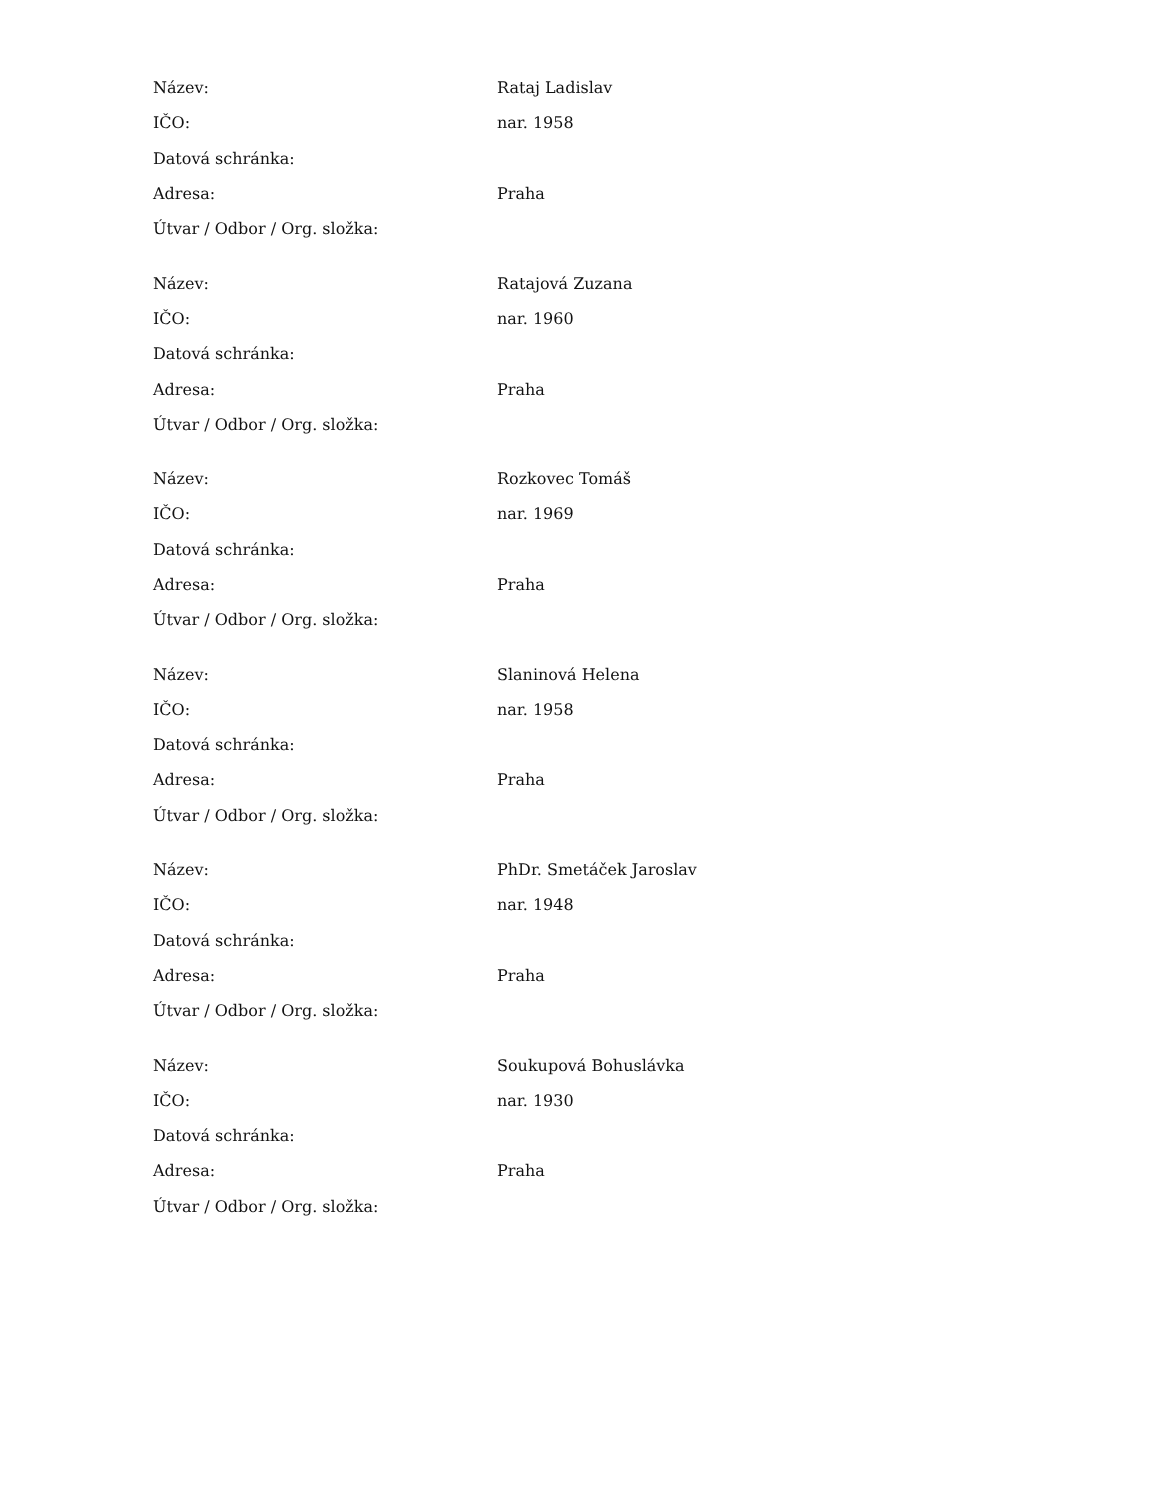| Název: | Rataj Ladislav |
| IČO: | nar. 1958 |
| Datová schránka: | |
| Adresa: | Praha |
| Útvar / Odbor / Org. složka: | |
| Název: | Ratajová Zuzana |
| IČO: | nar. 1960 |
| Datová schránka: | |
| Adresa: | Praha |
| Útvar / Odbor / Org. složka: | |
| Název: | Rozkovec Tomáš |
| IČO: | nar. 1969 |
| Datová schránka: | |
| Adresa: | Praha |
| Útvar / Odbor / Org. složka: | |
| Název: | Slaninová Helena |
| IČO: | nar. 1958 |
| Datová schránka: | |
| Adresa: | Praha |
| Útvar / Odbor / Org. složka: | |
| Název: | PhDr. Smetáček Jaroslav |
| IČO: | nar. 1948 |
| Datová schránka: | |
| Adresa: | Praha |
| Útvar / Odbor / Org. složka: | |
| Název: | Soukupová Bohuslávka |
| IČO: | nar. 1930 |
| Datová schránka: | |
| Adresa: | Praha |
| Útvar / Odbor / Org. složka: | |